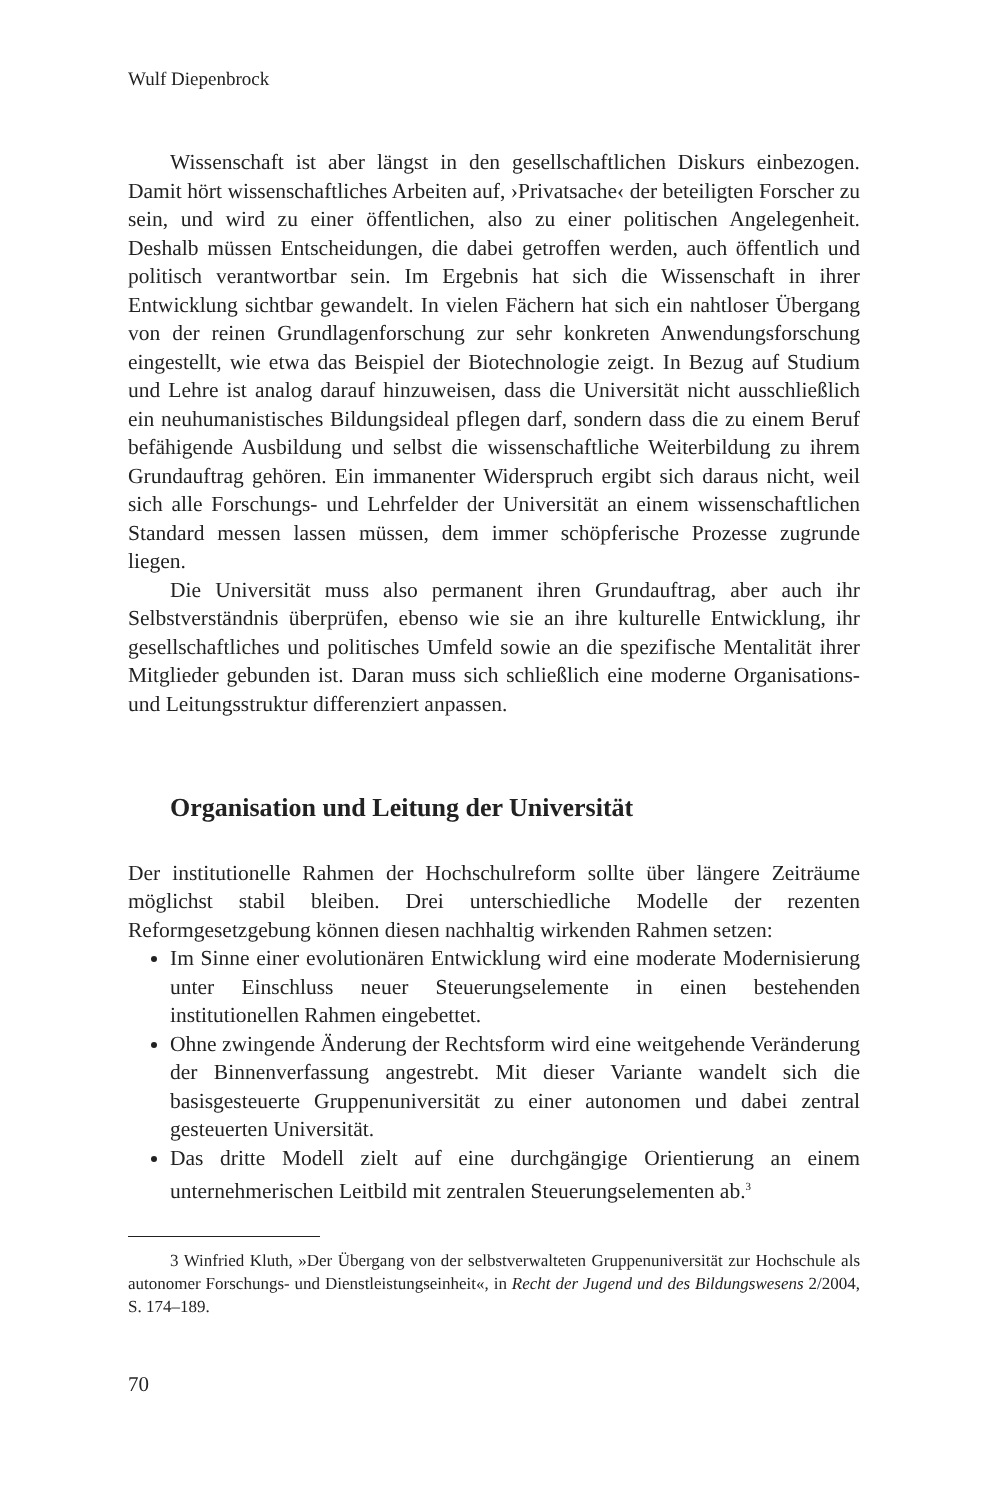Wulf Diepenbrock
Wissenschaft ist aber längst in den gesellschaftlichen Diskurs einbezogen. Damit hört wissenschaftliches Arbeiten auf, ›Privatsache‹ der beteiligten Forscher zu sein, und wird zu einer öffentlichen, also zu einer politischen Angelegenheit. Deshalb müssen Entscheidungen, die dabei getroffen werden, auch öffentlich und politisch verantwortbar sein. Im Ergebnis hat sich die Wissenschaft in ihrer Entwicklung sichtbar gewandelt. In vielen Fächern hat sich ein nahtloser Übergang von der reinen Grundlagenforschung zur sehr konkreten Anwendungsforschung eingestellt, wie etwa das Beispiel der Biotechnologie zeigt. In Bezug auf Studium und Lehre ist analog darauf hinzuweisen, dass die Universität nicht ausschließlich ein neuhumanistisches Bildungsideal pflegen darf, sondern dass die zu einem Beruf befähigende Ausbildung und selbst die wissenschaftliche Weiterbildung zu ihrem Grundauftrag gehören. Ein immanenter Widerspruch ergibt sich daraus nicht, weil sich alle Forschungs- und Lehrfelder der Universität an einem wissenschaftlichen Standard messen lassen müssen, dem immer schöpferische Prozesse zugrunde liegen.
Die Universität muss also permanent ihren Grundauftrag, aber auch ihr Selbstverständnis überprüfen, ebenso wie sie an ihre kulturelle Entwicklung, ihr gesellschaftliches und politisches Umfeld sowie an die spezifische Mentalität ihrer Mitglieder gebunden ist. Daran muss sich schließlich eine moderne Organisations- und Leitungsstruktur differenziert anpassen.
Organisation und Leitung der Universität
Der institutionelle Rahmen der Hochschulreform sollte über längere Zeiträume möglichst stabil bleiben. Drei unterschiedliche Modelle der rezenten Reformgesetzgebung können diesen nachhaltig wirkenden Rahmen setzen:
Im Sinne einer evolutionären Entwicklung wird eine moderate Modernisierung unter Einschluss neuer Steuerungselemente in einen bestehenden institutionellen Rahmen eingebettet.
Ohne zwingende Änderung der Rechtsform wird eine weitgehende Veränderung der Binnenverfassung angestrebt. Mit dieser Variante wandelt sich die basisgesteuerte Gruppenuniversität zu einer autonomen und dabei zentral gesteuerten Universität.
Das dritte Modell zielt auf eine durchgängige Orientierung an einem unternehmerischen Leitbild mit zentralen Steuerungselementen ab.<sup>3</sup>
3 Winfried Kluth, »Der Übergang von der selbstverwalteten Gruppenuniversität zur Hochschule als autonomer Forschungs- und Dienstleistungseinheit«, in Recht der Jugend und des Bildungswesens 2/2004, S. 174–189.
70